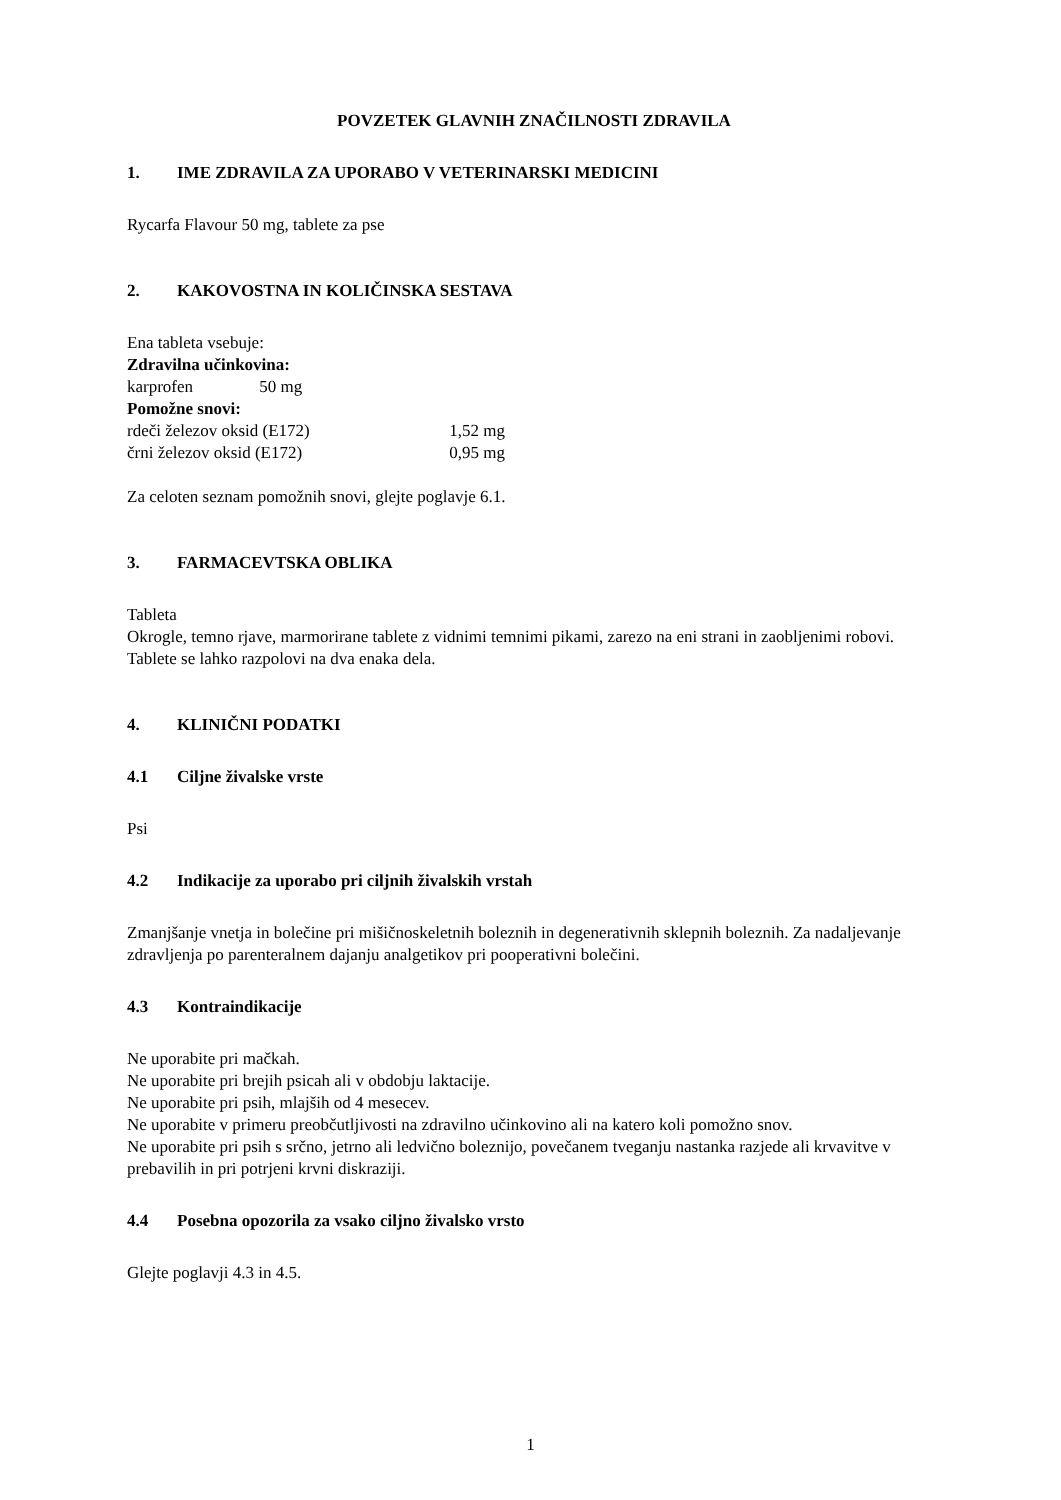POVZETEK GLAVNIH ZNAČILNOSTI ZDRAVILA
1. IME ZDRAVILA ZA UPORABO V VETERINARSKI MEDICINI
Rycarfa Flavour 50 mg, tablete za pse
2. KAKOVOSTNA IN KOLIČINSKA SESTAVA
Ena tableta vsebuje:
Zdravilna učinkovina:
karprofen 50 mg
Pomožne snovi:
rdeči železov oksid (E172) 1,52 mg
črni železov oksid (E172) 0,95 mg
Za celoten seznam pomožnih snovi, glejte poglavje 6.1.
3. FARMACEVTSKA OBLIKA
Tableta
Okrogle, temno rjave, marmorirane tablete z vidnimi temnimi pikami, zarezo na eni strani in zaobljenimi robovi.
Tablete se lahko razpolovi na dva enaka dela.
4. KLINIČNI PODATKI
4.1 Ciljne živalske vrste
Psi
4.2 Indikacije za uporabo pri ciljnih živalskih vrstah
Zmanjšanje vnetja in bolečine pri mišičnoskeletnih boleznih in degenerativnih sklepnih boleznih. Za nadaljevanje zdravljenja po parenteralnem dajanju analgetikov pri pooperativni bolečini.
4.3 Kontraindikacije
Ne uporabite pri mačkah.
Ne uporabite pri brejih psicah ali v obdobju laktacije.
Ne uporabite pri psih, mlajših od 4 mesecev.
Ne uporabite v primeru preobčutljivosti na zdravilno učinkovino ali na katero koli pomožno snov.
Ne uporabite pri psih s srčno, jetrno ali ledvično boleznijo, povečanem tveganju nastanka razjede ali krvavitve v prebavilih in pri potrjeni krvni diskraziji.
4.4 Posebna opozorila za vsako ciljno živalsko vrsto
Glejte poglavji 4.3 in 4.5.
1